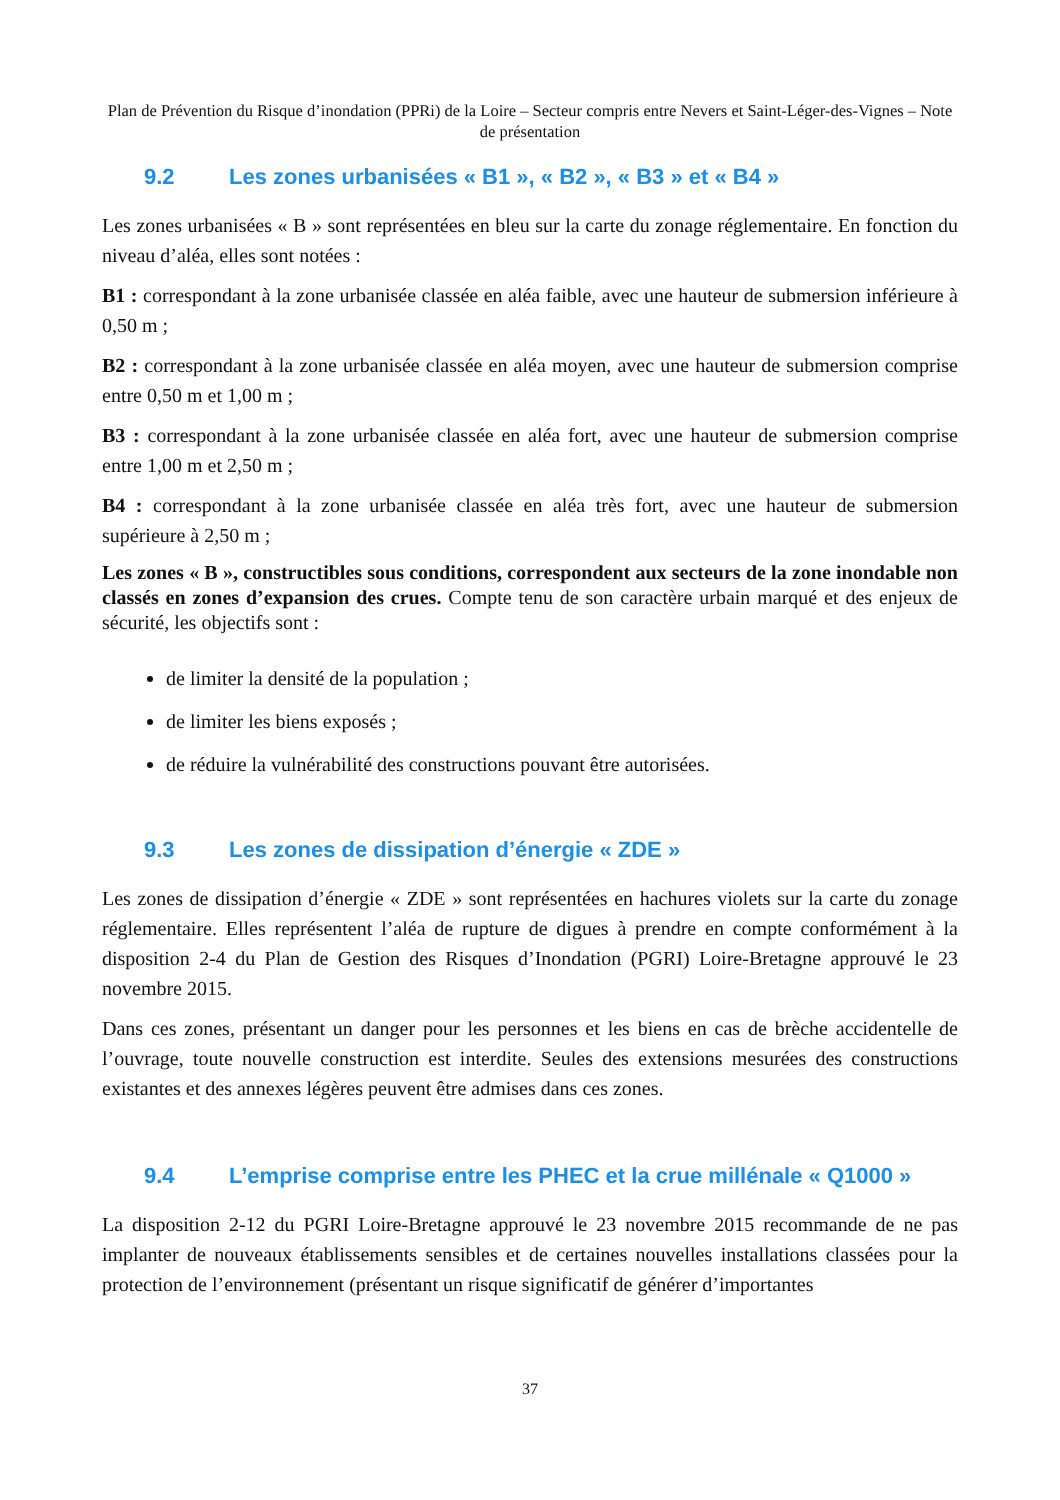Plan de Prévention du Risque d’inondation (PPRi) de la Loire – Secteur compris entre Nevers et Saint-Léger-des-Vignes – Note de présentation
9.2 Les zones urbanisées « B1 », « B2 », « B3 » et « B4 »
Les zones urbanisées « B » sont représentées en bleu sur la carte du zonage réglementaire. En fonction du niveau d’aléa, elles sont notées :
B1 : correspondant à la zone urbanisée classée en aléa faible, avec une hauteur de submersion inférieure à 0,50 m ;
B2 : correspondant à la zone urbanisée classée en aléa moyen, avec une hauteur de submersion comprise entre 0,50 m et 1,00 m ;
B3 : correspondant à la zone urbanisée classée en aléa fort, avec une hauteur de submersion comprise entre 1,00 m et 2,50 m ;
B4 : correspondant à la zone urbanisée classée en aléa très fort, avec une hauteur de submersion supérieure à 2,50 m ;
Les zones « B », constructibles sous conditions, correspondent aux secteurs de la zone inondable non classés en zones d’expansion des crues. Compte tenu de son caractère urbain marqué et des enjeux de sécurité, les objectifs sont :
de limiter la densité de la population ;
de limiter les biens exposés ;
de réduire la vulnérabilité des constructions pouvant être autorisées.
9.3 Les zones de dissipation d’énergie « ZDE »
Les zones de dissipation d’énergie « ZDE » sont représentées en hachures violets sur la carte du zonage réglementaire. Elles représentent l’aléa de rupture de digues à prendre en compte conformément à la disposition 2-4 du Plan de Gestion des Risques d’Inondation (PGRI) Loire-Bretagne approuvé le 23 novembre 2015.
Dans ces zones, présentant un danger pour les personnes et les biens en cas de brèche accidentelle de l’ouvrage, toute nouvelle construction est interdite. Seules des extensions mesurées des constructions existantes et des annexes légères peuvent être admises dans ces zones.
9.4 L’emprise comprise entre les PHEC et la crue millénale « Q1000 »
La disposition 2-12 du PGRI Loire-Bretagne approuvé le 23 novembre 2015 recommande de ne pas implanter de nouveaux établissements sensibles et de certaines nouvelles installations classées pour la protection de l’environnement (présentant un risque significatif de générer d’importantes
37